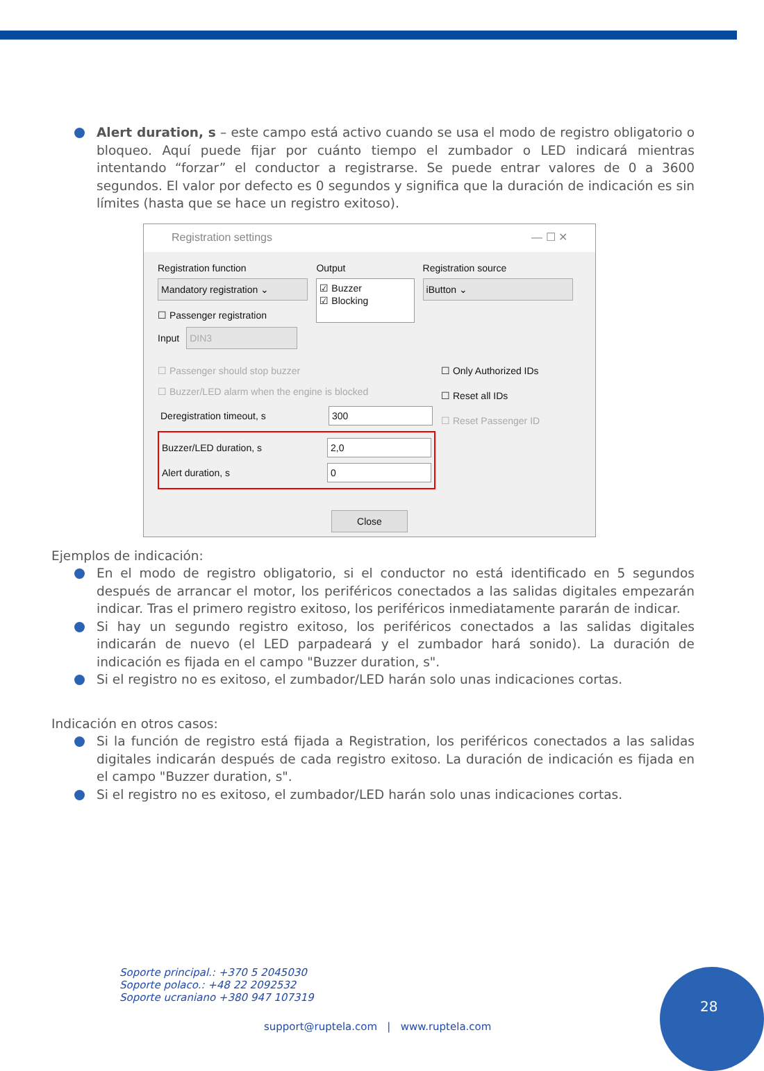Alert duration, s – este campo está activo cuando se usa el modo de registro obligatorio o bloqueo. Aquí puede fijar por cuánto tiempo el zumbador o LED indicará mientras intentando “forzar” el conductor a registrarse. Se puede entrar valores de 0 a 3600 segundos. El valor por defecto es 0 segundos y significa que la duración de indicación es sin límites (hasta que se hace un registro exitoso).
Registration settings — ☐ ✕
Registration function
Mandatory registration ⌄
☐ Passenger registration
Input DIN3
Output
☑ Buzzer
☑ Blocking
Registration source
iButton ⌄
☐ Passenger should stop buzzer
☐ Buzzer/LED alarm when the engine is blocked
Deregistration timeout, s 300
Buzzer/LED duration, s 2,0
Alert duration, s 0
☐ Only Authorized IDs
☐ Reset all IDs
☐ Reset Passenger ID
Close
Ejemplos de indicación:
En el modo de registro obligatorio, si el conductor no está identificado en 5 segundos después de arrancar el motor, los periféricos conectados a las salidas digitales empezarán indicar. Tras el primero registro exitoso, los periféricos inmediatamente pararán de indicar.
Si hay un segundo registro exitoso, los periféricos conectados a las salidas digitales indicarán de nuevo (el LED parpadeará y el zumbador hará sonido). La duración de indicación es fijada en el campo "Buzzer duration, s".
Si el registro no es exitoso, el zumbador/LED harán solo unas indicaciones cortas.
Indicación en otros casos:
Si la función de registro está fijada a Registration, los periféricos conectados a las salidas digitales indicarán después de cada registro exitoso. La duración de indicación es fijada en el campo "Buzzer duration, s".
Si el registro no es exitoso, el zumbador/LED harán solo unas indicaciones cortas.
Soporte principal.: +370 5 2045030
Soporte polaco.: +48 22 2092532
Soporte ucraniano +380 947 107319
support@ruptela.com | www.ruptela.com
28